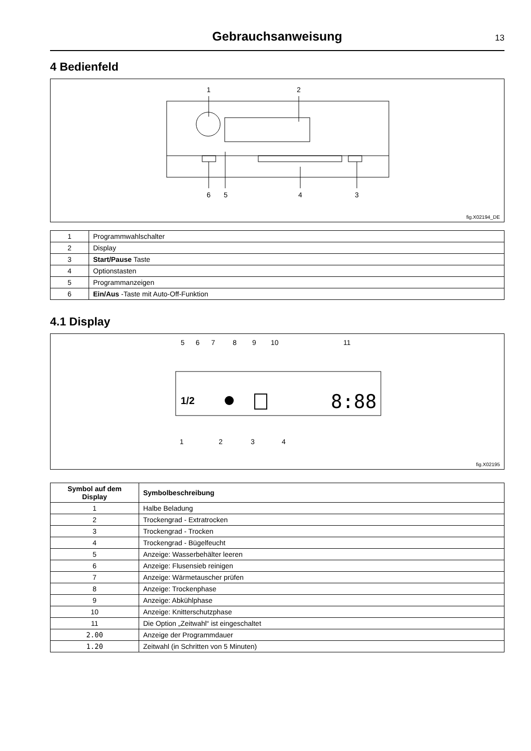Gebrauchsanweisung
13
4 Bedienfeld
1
2
6
5
4
3
fig.X02194_DE
| 1 | Programmwahlschalter |
| 2 | Display |
| 3 | Start/Pause Taste |
| 4 | Optionstasten |
| 5 | Programmanzeigen |
| 6 | Ein/Aus -Taste mit Auto-Off-Funktion |
4.1 Display
5
6
7
8
9
10
11
1/2
8:88
1
2
3
4
fig.X02195
| Symbol auf dem Display | Symbolbeschreibung |
| --- | --- |
| 1 | Halbe Beladung |
| 2 | Trockengrad - Extratrocken |
| 3 | Trockengrad - Trocken |
| 4 | Trockengrad - Bügelfeucht |
| 5 | Anzeige: Wasserbehälter leeren |
| 6 | Anzeige: Flusensieb reinigen |
| 7 | Anzeige: Wärmetauscher prüfen |
| 8 | Anzeige: Trockenphase |
| 9 | Anzeige: Abkühlphase |
| 10 | Anzeige: Knitterschutzphase |
| 11 | Die Option „Zeitwahl“ ist eingeschaltet |
| 2.00 | Anzeige der Programmdauer |
| 1.20 | Zeitwahl (in Schritten von 5 Minuten) |